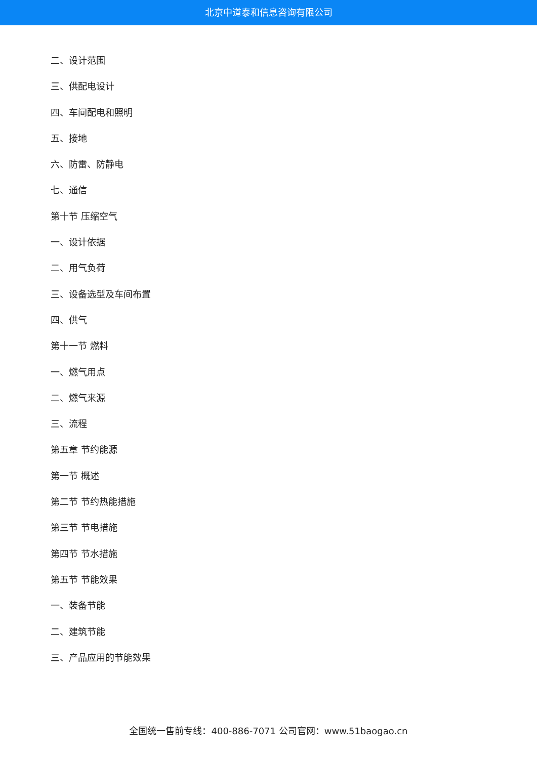北京中道泰和信息咨询有限公司
二、设计范围
三、供配电设计
四、车间配电和照明
五、接地
六、防雷、防静电
七、通信
第十节 压缩空气
一、设计依据
二、用气负荷
三、设备选型及车间布置
四、供气
第十一节 燃料
一、燃气用点
二、燃气来源
三、流程
第五章 节约能源
第一节 概述
第二节 节约热能措施
第三节 节电措施
第四节 节水措施
第五节 节能效果
一、装备节能
二、建筑节能
三、产品应用的节能效果
全国统一售前专线：400-886-7071 公司官网：www.51baogao.cn